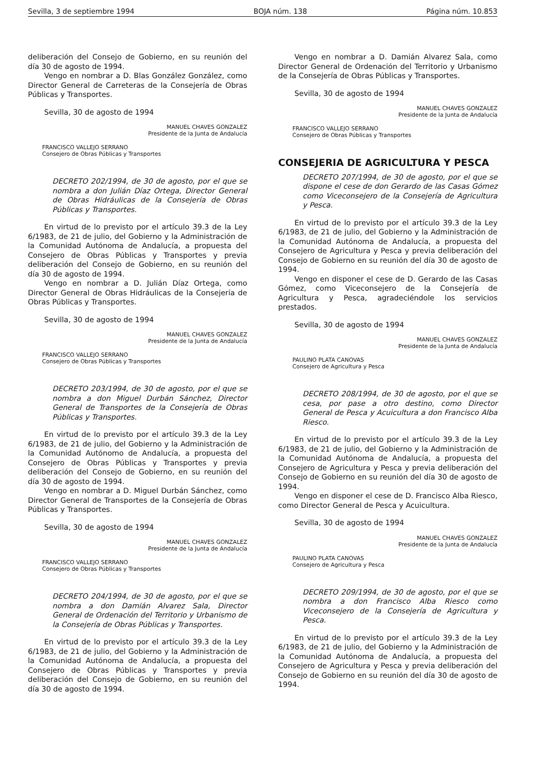Sevilla, 3 de septiembre 1994 BOJA núm. 138 Página núm. 10.853
deliberación del Consejo de Gobierno, en su reunión del día 30 de agosto de 1994.
Vengo en nombrar a D. Blas González González, como Director General de Carreteras de la Consejería de Obras Públicas y Transportes.
Sevilla, 30 de agosto de 1994
MANUEL CHAVES GONZALEZ
Presidente de la Junta de Andalucía
FRANCISCO VALLEJO SERRANO
Consejero de Obras Públicas y Transportes
DECRETO 202/1994, de 30 de agosto, por el que se nombra a don Julián Díaz Ortega, Director General de Obras Hidráulicas de la Consejería de Obras Públicas y Transportes.
En virtud de lo previsto por el artículo 39.3 de la Ley 6/1983, de 21 de julio, del Gobierno y la Administración de la Comunidad Autónoma de Andalucía, a propuesta del Consejero de Obras Públicas y Transportes y previa deliberación del Consejo de Gobierno, en su reunión del día 30 de agosto de 1994.
Vengo en nombrar a D. Julián Díaz Ortega, como Director General de Obras Hidráulicas de la Consejería de Obras Públicas y Transportes.
Sevilla, 30 de agosto de 1994
MANUEL CHAVES GONZALEZ
Presidente de la Junta de Andalucía
FRANCISCO VALLEJO SERRANO
Consejero de Obras Públicas y Transportes
DECRETO 203/1994, de 30 de agosto, por el que se nombra a don Miguel Durbán Sánchez, Director General de Transportes de la Consejería de Obras Públicas y Transportes.
En virtud de lo previsto por el artículo 39.3 de la Ley 6/1983, de 21 de julio, del Gobierno y la Administración de la Comunidad Autónomo de Andalucía, a propuesta del Consejero de Obras Públicas y Transportes y previa deliberación del Consejo de Gobierno, en su reunión del día 30 de agosto de 1994.
Vengo en nombrar a D. Miguel Durbán Sánchez, como Director General de Transportes de la Consejería de Obras Públicas y Transportes.
Sevilla, 30 de agosto de 1994
MANUEL CHAVES GONZALEZ
Presidente de la Junta de Andalucía
FRANCISCO VALLEJO SERRANO
Consejero de Obras Públicas y Transportes
DECRETO 204/1994, de 30 de agosto, por el que se nombra a don Damián Alvarez Sala, Director General de Ordenación del Territorio y Urbanismo de la Consejería de Obras Públicas y Transportes.
En virtud de lo previsto por el artículo 39.3 de la Ley 6/1983, de 21 de julio, del Gobierno y la Administración de la Comunidad Autónoma de Andalucía, a propuesta del Consejero de Obras Públicas y Transportes y previa deliberación del Consejo de Gobierno, en su reunión del día 30 de agosto de 1994.
Vengo en nombrar a D. Damián Alvarez Sala, como Director General de Ordenación del Territorio y Urbanismo de la Consejería de Obras Públicas y Transportes.
Sevilla, 30 de agosto de 1994
MANUEL CHAVES GONZALEZ
Presidente de la Junta de Andalucía
FRANCISCO VALLEJO SERRANO
Consejero de Obras Públicas y Transportes
CONSEJERIA DE AGRICULTURA Y PESCA
DECRETO 207/1994, de 30 de agosto, por el que se dispone el cese de don Gerardo de las Casas Gómez como Viceconsejero de la Consejería de Agricultura y Pesca.
En virtud de lo previsto por el artículo 39.3 de la Ley 6/1983, de 21 de julio, del Gobierno y la Administración de la Comunidad Autónoma de Andalucía, a propuesta del Consejero de Agricultura y Pesca y previa deliberación del Consejo de Gobierno en su reunión del día 30 de agosto de 1994.
Vengo en disponer el cese de D. Gerardo de las Casas Gómez, como Viceconsejero de la Consejería de Agricultura y Pesca, agradeciéndole los servicios prestados.
Sevilla, 30 de agosto de 1994
MANUEL CHAVES GONZALEZ
Presidente de la Junta de Andalucía
PAULINO PLATA CANOVAS
Consejero de Agricultura y Pesca
DECRETO 208/1994, de 30 de agosto, por el que se cesa, por pase a otro destino, como Director General de Pesca y Acuicultura a don Francisco Alba Riesco.
En virtud de lo previsto por el artículo 39.3 de la Ley 6/1983, de 21 de julio, del Gobierno y la Administración de la Comunidad Autónoma de Andalucía, a propuesta del Consejero de Agricultura y Pesca y previa deliberación del Consejo de Gobierno en su reunión del día 30 de agosto de 1994.
Vengo en disponer el cese de D. Francisco Alba Riesco, como Director General de Pesca y Acuicultura.
Sevilla, 30 de agosto de 1994
MANUEL CHAVES GONZALEZ
Presidente de la Junta de Andalucía
PAULINO PLATA CANOVAS
Consejero de Agricultura y Pesca
DECRETO 209/1994, de 30 de agosto, por el que se nombra a don Francisco Alba Riesco como Viceconsejero de la Consejería de Agricultura y Pesca.
En virtud de lo previsto por el artículo 39.3 de la Ley 6/1983, de 21 de julio, del Gobierno y la Administración de la Comunidad Autónoma de Andalucía, a propuesta del Consejero de Agricultura y Pesca y previa deliberación del Consejo de Gobierno en su reunión del día 30 de agosto de 1994.